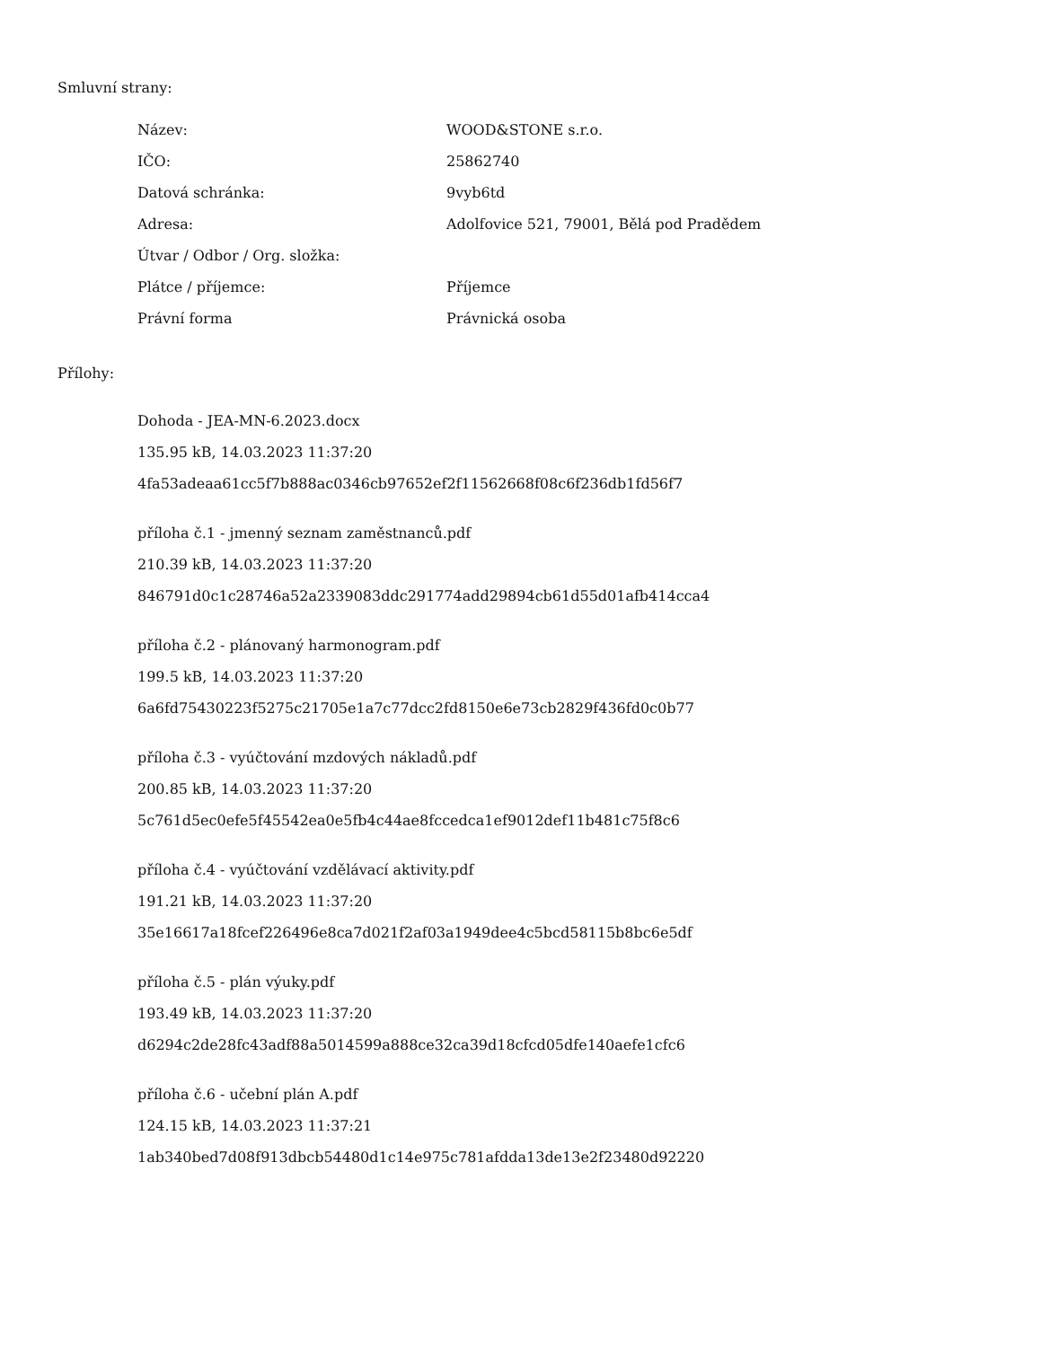Smluvní strany:
| Název: | WOOD&STONE s.r.o. |
| IČO: | 25862740 |
| Datová schránka: | 9vyb6td |
| Adresa: | Adolfovice 521, 79001, Bělá pod Pradědem |
| Útvar / Odbor / Org. složka: | |
| Plátce / příjemce: | Příjemce |
| Právní forma | Právnická osoba |
Přílohy:
Dohoda - JEA-MN-6.2023.docx
135.95 kB, 14.03.2023 11:37:20
4fa53adeaa61cc5f7b888ac0346cb97652ef2f11562668f08c6f236db1fd56f7
příloha č.1 - jmenný seznam zaměstnanců.pdf
210.39 kB, 14.03.2023 11:37:20
846791d0c1c28746a52a2339083ddc291774add29894cb61d55d01afb414cca4
příloha č.2 - plánovaný harmonogram.pdf
199.5 kB, 14.03.2023 11:37:20
6a6fd75430223f5275c21705e1a7c77dcc2fd8150e6e73cb2829f436fd0c0b77
příloha č.3 - vyúčtování mzdových nákladů.pdf
200.85 kB, 14.03.2023 11:37:20
5c761d5ec0efe5f45542ea0e5fb4c44ae8fccedca1ef9012def11b481c75f8c6
příloha č.4 - vyúčtování vzdělávací aktivity.pdf
191.21 kB, 14.03.2023 11:37:20
35e16617a18fcef226496e8ca7d021f2af03a1949dee4c5bcd58115b8bc6e5df
příloha č.5 - plán výuky.pdf
193.49 kB, 14.03.2023 11:37:20
d6294c2de28fc43adf88a5014599a888ce32ca39d18cfcd05dfe140aefe1cfc6
příloha č.6 - učební plán A.pdf
124.15 kB, 14.03.2023 11:37:21
1ab340bed7d08f913dbcb54480d1c14e975c781afdda13de13e2f23480d92220